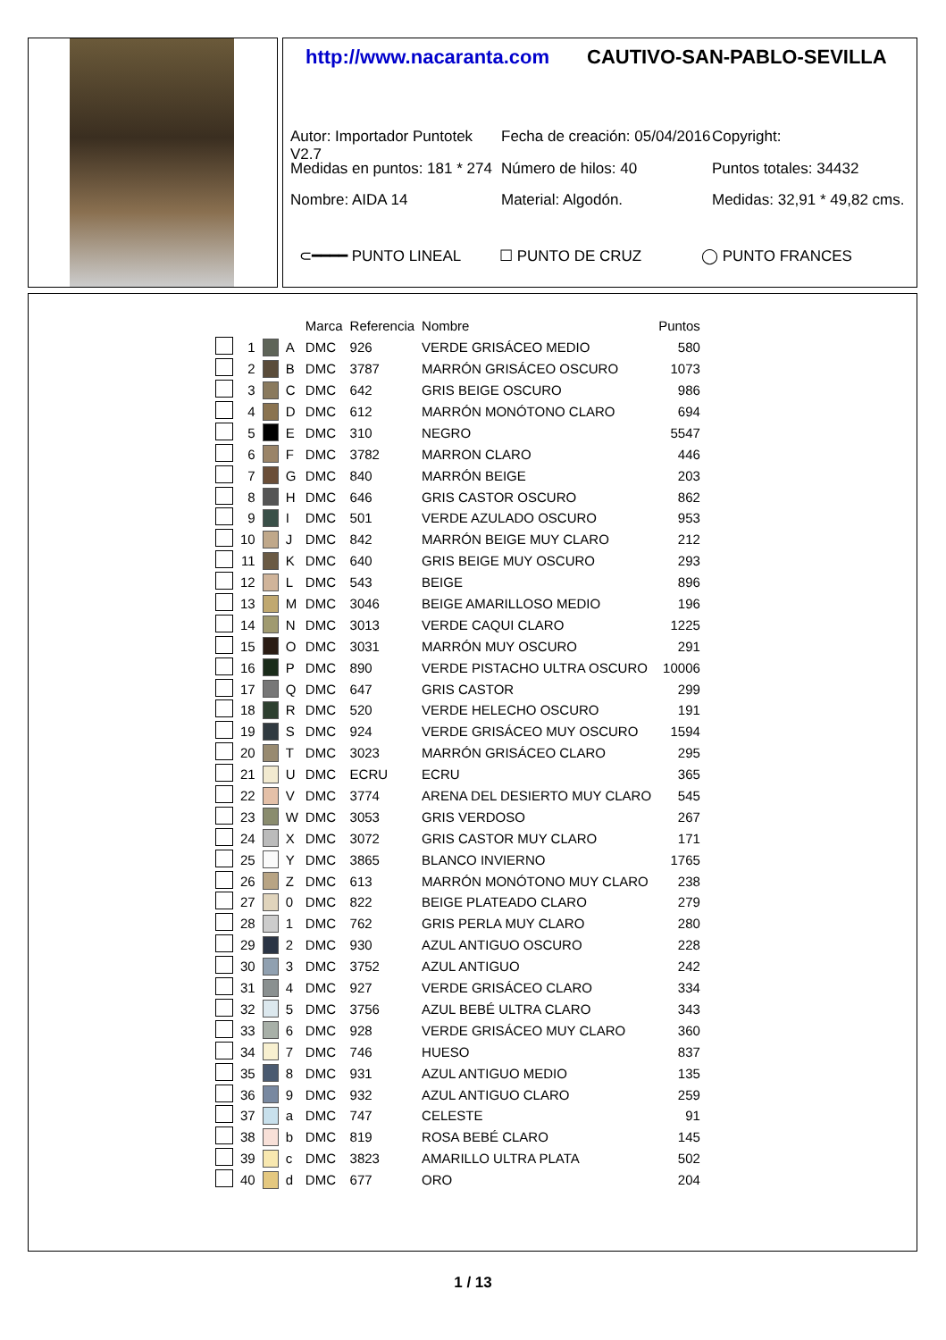http://www.nacaranta.com CAUTIVO-SAN-PABLO-SEVILLA
Autor: Importador Puntotek V2.7 Fecha de creación: 05/04/2016 Copyright:
Medidas en puntos: 181 * 274 Número de hilos: 40 Puntos totales: 34432
Nombre: AIDA 14 Material: Algodón. Medidas: 32,91 * 49,82 cms.
⊂━━━━ PUNTO LINEAL ☐ PUNTO DE CRUZ ◯ PUNTO FRANCES
| | | | | Marca | Referencia | Nombre | Puntos |
| --- | --- | --- | --- | --- | --- | --- | --- |
| | 1 | | A | DMC | 926 | VERDE GRISÁCEO MEDIO | 580 |
| | 2 | | B | DMC | 3787 | MARRÓN GRISÁCEO OSCURO | 1073 |
| | 3 | | C | DMC | 642 | GRIS BEIGE OSCURO | 986 |
| | 4 | | D | DMC | 612 | MARRÓN MONÓTONO CLARO | 694 |
| | 5 | | E | DMC | 310 | NEGRO | 5547 |
| | 6 | | F | DMC | 3782 | MARRON CLARO | 446 |
| | 7 | | G | DMC | 840 | MARRÓN BEIGE | 203 |
| | 8 | | H | DMC | 646 | GRIS CASTOR OSCURO | 862 |
| | 9 | | I | DMC | 501 | VERDE AZULADO OSCURO | 953 |
| | 10 | | J | DMC | 842 | MARRÓN BEIGE MUY CLARO | 212 |
| | 11 | | K | DMC | 640 | GRIS BEIGE MUY OSCURO | 293 |
| | 12 | | L | DMC | 543 | BEIGE | 896 |
| | 13 | | M | DMC | 3046 | BEIGE AMARILLOSO MEDIO | 196 |
| | 14 | | N | DMC | 3013 | VERDE CAQUI CLARO | 1225 |
| | 15 | | O | DMC | 3031 | MARRÓN MUY OSCURO | 291 |
| | 16 | | P | DMC | 890 | VERDE PISTACHO ULTRA OSCURO | 10006 |
| | 17 | | Q | DMC | 647 | GRIS CASTOR | 299 |
| | 18 | | R | DMC | 520 | VERDE HELECHO OSCURO | 191 |
| | 19 | | S | DMC | 924 | VERDE GRISÁCEO MUY OSCURO | 1594 |
| | 20 | | T | DMC | 3023 | MARRÓN GRISÁCEO CLARO | 295 |
| | 21 | | U | DMC | ECRU | ECRU | 365 |
| | 22 | | V | DMC | 3774 | ARENA DEL DESIERTO MUY CLARO | 545 |
| | 23 | | W | DMC | 3053 | GRIS VERDOSO | 267 |
| | 24 | | X | DMC | 3072 | GRIS CASTOR MUY CLARO | 171 |
| | 25 | | Y | DMC | 3865 | BLANCO INVIERNO | 1765 |
| | 26 | | Z | DMC | 613 | MARRÓN MONÓTONO MUY CLARO | 238 |
| | 27 | | 0 | DMC | 822 | BEIGE PLATEADO CLARO | 279 |
| | 28 | | 1 | DMC | 762 | GRIS PERLA MUY CLARO | 280 |
| | 29 | | 2 | DMC | 930 | AZUL ANTIGUO OSCURO | 228 |
| | 30 | | 3 | DMC | 3752 | AZUL ANTIGUO | 242 |
| | 31 | | 4 | DMC | 927 | VERDE GRISÁCEO CLARO | 334 |
| | 32 | | 5 | DMC | 3756 | AZUL BEBÉ ULTRA CLARO | 343 |
| | 33 | | 6 | DMC | 928 | VERDE GRISÁCEO MUY CLARO | 360 |
| | 34 | | 7 | DMC | 746 | HUESO | 837 |
| | 35 | | 8 | DMC | 931 | AZUL ANTIGUO MEDIO | 135 |
| | 36 | | 9 | DMC | 932 | AZUL ANTIGUO CLARO | 259 |
| | 37 | | a | DMC | 747 | CELESTE | 91 |
| | 38 | | b | DMC | 819 | ROSA BEBÉ CLARO | 145 |
| | 39 | | c | DMC | 3823 | AMARILLO ULTRA PLATA | 502 |
| | 40 | | d | DMC | 677 | ORO | 204 |
1 / 13